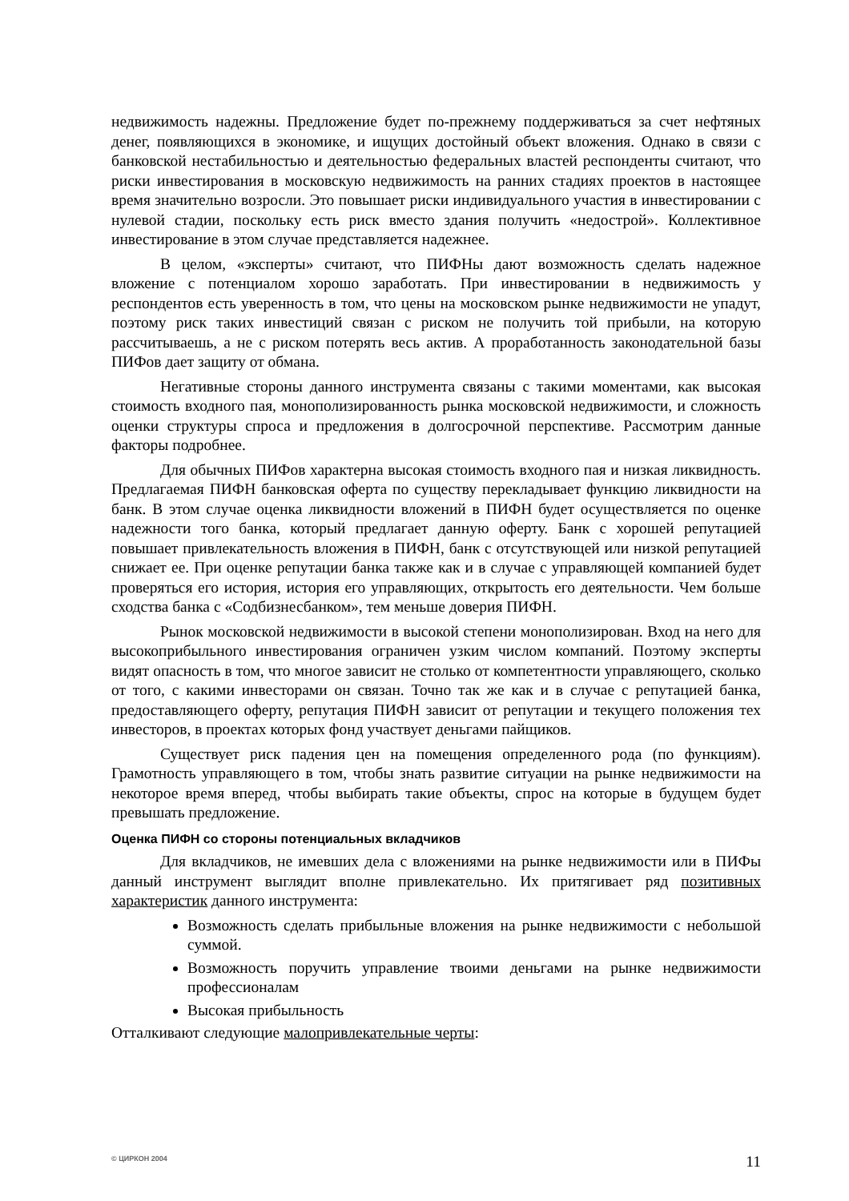недвижимость надежны. Предложение будет по-прежнему поддерживаться за счет нефтяных денег, появляющихся в экономике, и ищущих достойный объект вложения. Однако в связи с банковской нестабильностью и деятельностью федеральных властей респонденты считают, что риски инвестирования в московскую недвижимость на ранних стадиях проектов в настоящее время значительно возросли. Это повышает риски индивидуального участия в инвестировании с нулевой стадии, поскольку есть риск вместо здания получить «недострой». Коллективное инвестирование в этом случае представляется надежнее.
В целом, «эксперты» считают, что ПИФНы дают возможность сделать надежное вложение с потенциалом хорошо заработать. При инвестировании в недвижимость у респондентов есть уверенность в том, что цены на московском рынке недвижимости не упадут, поэтому риск таких инвестиций связан с риском не получить той прибыли, на которую рассчитываешь, а не с риском потерять весь актив. А проработанность законодательной базы ПИФов дает защиту от обмана.
Негативные стороны данного инструмента связаны с такими моментами, как высокая стоимость входного пая, монополизированность рынка московской недвижимости, и сложность оценки структуры спроса и предложения в долгосрочной перспективе. Рассмотрим данные факторы подробнее.
Для обычных ПИФов характерна высокая стоимость входного пая и низкая ликвидность. Предлагаемая ПИФН банковская оферта по существу перекладывает функцию ликвидности на банк. В этом случае оценка ликвидности вложений в ПИФН будет осуществляется по оценке надежности того банка, который предлагает данную оферту. Банк с хорошей репутацией повышает привлекательность вложения в ПИФН, банк с отсутствующей или низкой репутацией снижает ее. При оценке репутации банка также как и в случае с управляющей компанией будет проверяться его история, история его управляющих, открытость его деятельности. Чем больше сходства банка с «Содбизнесбанком», тем меньше доверия ПИФН.
Рынок московской недвижимости в высокой степени монополизирован. Вход на него для высокоприбыльного инвестирования ограничен узким числом компаний. Поэтому эксперты видят опасность в том, что многое зависит не столько от компетентности управляющего, сколько от того, с какими инвесторами он связан. Точно так же как и в случае с репутацией банка, предоставляющего оферту, репутация ПИФН зависит от репутации и текущего положения тех инвесторов, в проектах которых фонд участвует деньгами пайщиков.
Существует риск падения цен на помещения определенного рода (по функциям). Грамотность управляющего в том, чтобы знать развитие ситуации на рынке недвижимости на некоторое время вперед, чтобы выбирать такие объекты, спрос на которые в будущем будет превышать предложение.
Оценка ПИФН со стороны потенциальных вкладчиков
Для вкладчиков, не имевших дела с вложениями на рынке недвижимости или в ПИФы данный инструмент выглядит вполне привлекательно. Их притягивает ряд позитивных характеристик данного инструмента:
Возможность сделать прибыльные вложения на рынке недвижимости с небольшой суммой.
Возможность поручить управление твоими деньгами на рынке недвижимости профессионалам
Высокая прибыльность
Отталкивают следующие малопривлекательные черты:
© ЦИРКОН 2004 11